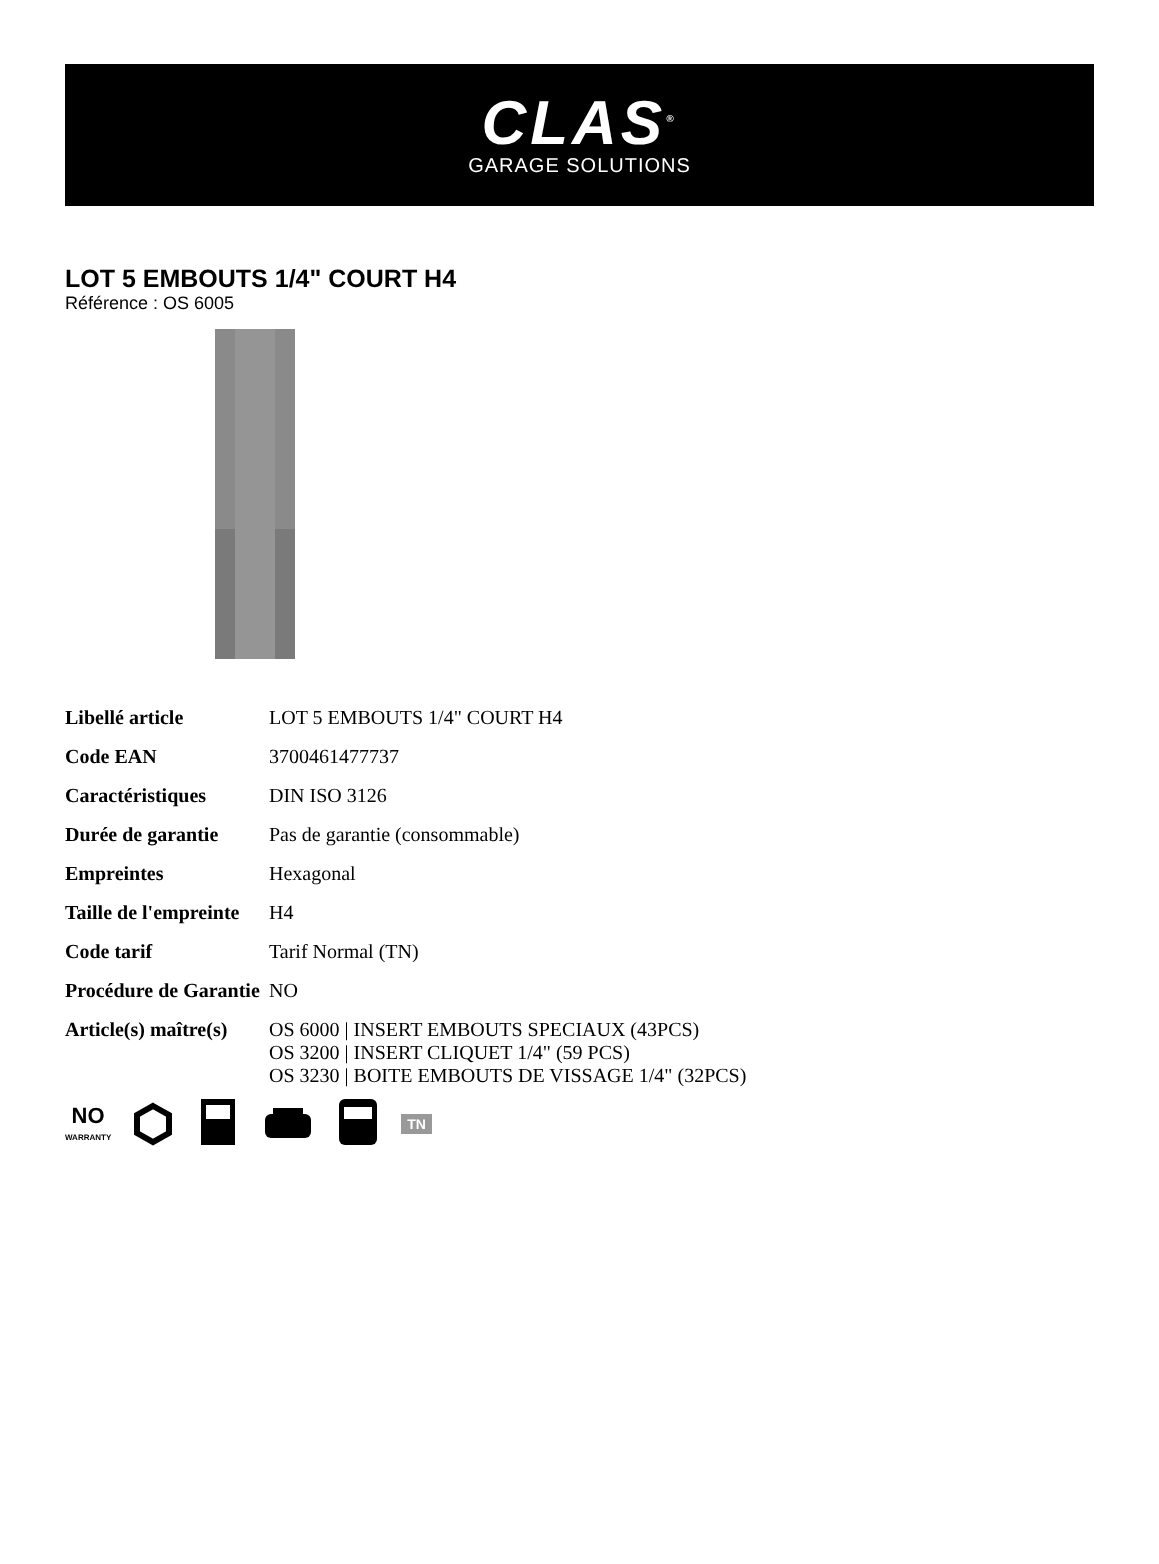CLAS<sup>®</sup>
GARAGE SOLUTIONS
LOT 5 EMBOUTS 1/4" COURT H4
Référence : OS 6005
| Libellé article | LOT 5 EMBOUTS 1/4" COURT H4 |
| Code EAN | 3700461477737 |
| Caractéristiques | DIN ISO 3126 |
| Durée de garantie | Pas de garantie (consommable) |
| Empreintes | Hexagonal |
| Taille de l'empreinte | H4 |
| Code tarif | Tarif Normal (TN) |
| Procédure de Garantie | NO |
| Article(s) maître(s) | OS 6000 / INSERT EMBOUTS SPECIAUX (43PCS) OS 3200 / INSERT CLIQUET 1/4" (59 PCS) OS 3230 / BOITE EMBOUTS DE VISSAGE 1/4" (32PCS) |
NO
WARRANTY
TN